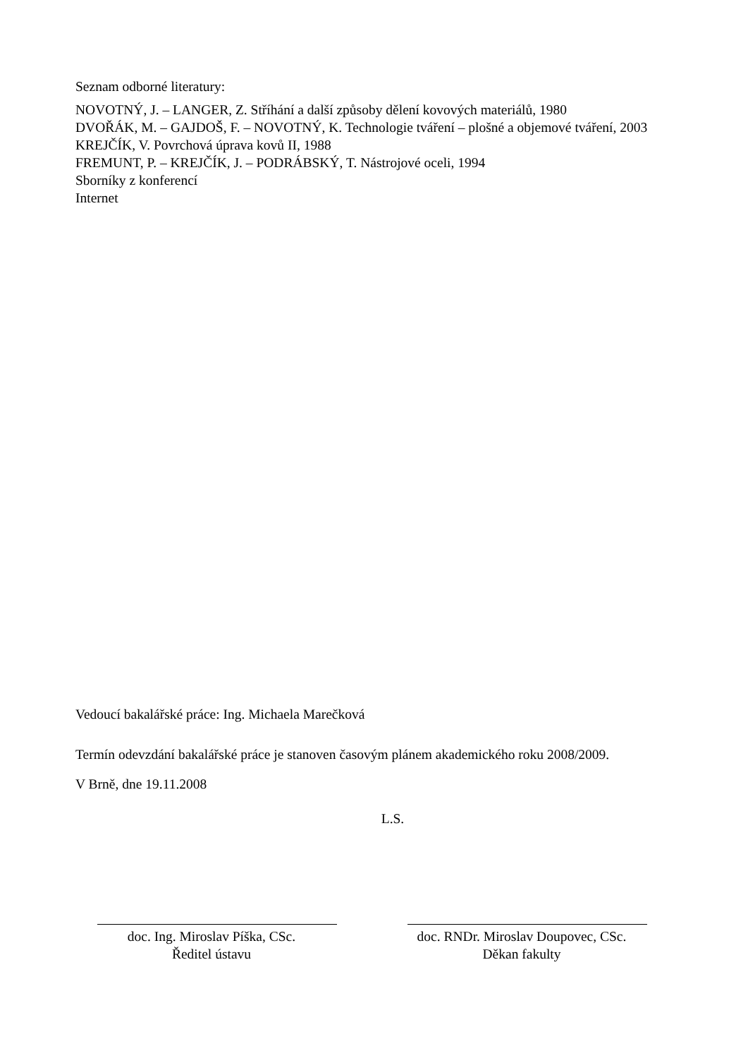Seznam odborné literatury:
NOVOTNÝ, J. – LANGER, Z. Stříhání a další způsoby dělení kovových materiálů, 1980
DVOŘÁK, M. – GAJDOŠ, F. – NOVOTNÝ, K. Technologie tváření – plošné a objemové tváření, 2003
KREJČÍK, V. Povrchová úprava kovů II, 1988
FREMUNT, P. – KREJČÍK, J. – PODRÁBSKÝ, T. Nástrojové oceli, 1994
Sborníky z konferencí
Internet
Vedoucí bakalářské práce: Ing. Michaela Marečková
Termín odevzdání bakalářské práce je stanoven časovým plánem akademického roku 2008/2009.
V Brně, dne 19.11.2008
L.S.
doc. Ing. Miroslav Píška, CSc.
Ředitel ústavu
doc. RNDr. Miroslav Doupovec, CSc.
Děkan fakulty